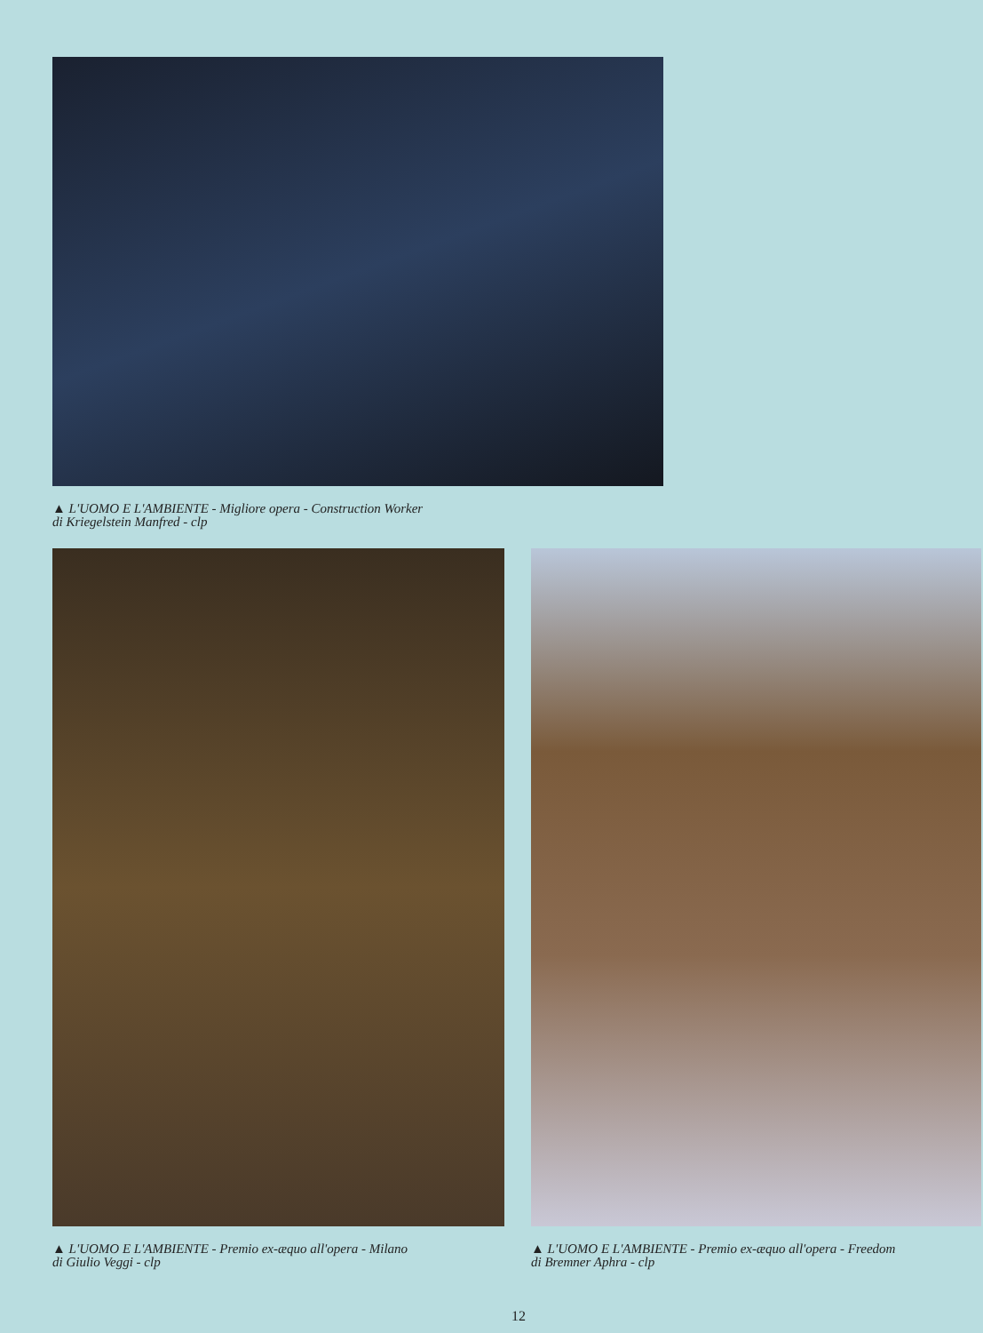▲ L'UOMO E L'AMBIENTE - Migliore opera - Construction Worker
di Kriegelstein Manfred - clp
▲ L'UOMO E L'AMBIENTE - Premio ex-æquo all'opera - Milano
di Giulio Veggi - clp
▲ L'UOMO E L'AMBIENTE - Premio ex-æquo all'opera - Freedom
di Bremner Aphra - clp
12